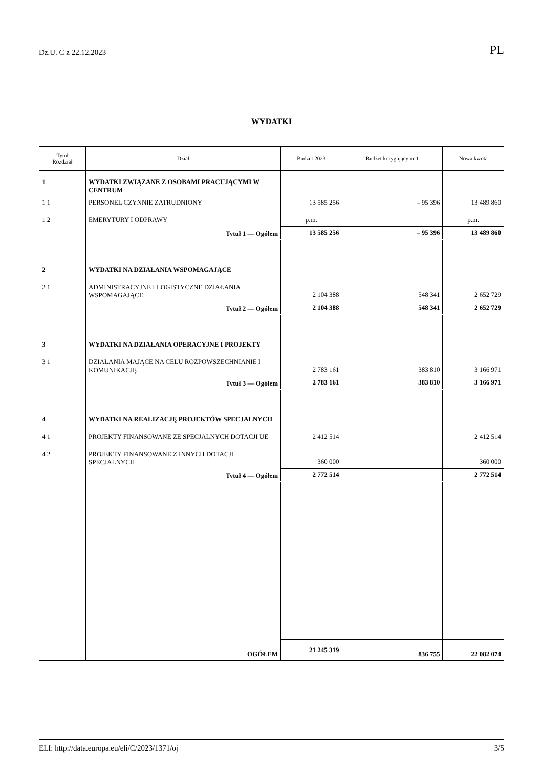Dz.U. C z 22.12.2023 PL
WYDATKI
| Tytuł Rozdział | Dział | Budżet 2023 | Budżet korygujący nr 1 | Nowa kwota |
| --- | --- | --- | --- | --- |
| 1 | WYDATKI ZWIĄZANE Z OSOBAMI PRACUJĄCYMI W CENTRUM | | | |
| 1 1 | PERSONEL CZYNNIE ZATRUDNIONY | 13 585 256 | – 95 396 | 13 489 860 |
| 1 2 | EMERYTURY I ODPRAWY | p.m. | | p.m. |
| | Tytuł 1 — Ogółem | 13 585 256 | – 95 396 | 13 489 860 |
| 2 | WYDATKI NA DZIAŁANIA WSPOMAGAJĄCE | | | |
| 2 1 | ADMINISTRACYJNE I LOGISTYCZNE DZIAŁANIA WSPOMAGAJĄCE | 2 104 388 | 548 341 | 2 652 729 |
| | Tytuł 2 — Ogółem | 2 104 388 | 548 341 | 2 652 729 |
| 3 | WYDATKI NA DZIAŁANIA OPERACYJNE I PROJEKTY | | | |
| 3 1 | DZIAŁANIA MAJĄCE NA CELU ROZPOWSZECHNIANIE I KOMUNIKACJĘ | 2 783 161 | 383 810 | 3 166 971 |
| | Tytuł 3 — Ogółem | 2 783 161 | 383 810 | 3 166 971 |
| 4 | WYDATKI NA REALIZACJĘ PROJEKTÓW SPECJALNYCH | | | |
| 4 1 | PROJEKTY FINANSOWANE ZE SPECJALNYCH DOTACJI UE | 2 412 514 | | 2 412 514 |
| 4 2 | PROJEKTY FINANSOWANE Z INNYCH DOTACJI SPECJALNYCH | 360 000 | | 360 000 |
| | Tytuł 4 — Ogółem | 2 772 514 | | 2 772 514 |
| | OGÓŁEM | 21 245 319 | 836 755 | 22 082 074 |
ELI: http://data.europa.eu/eli/C/2023/1371/oj 3/5